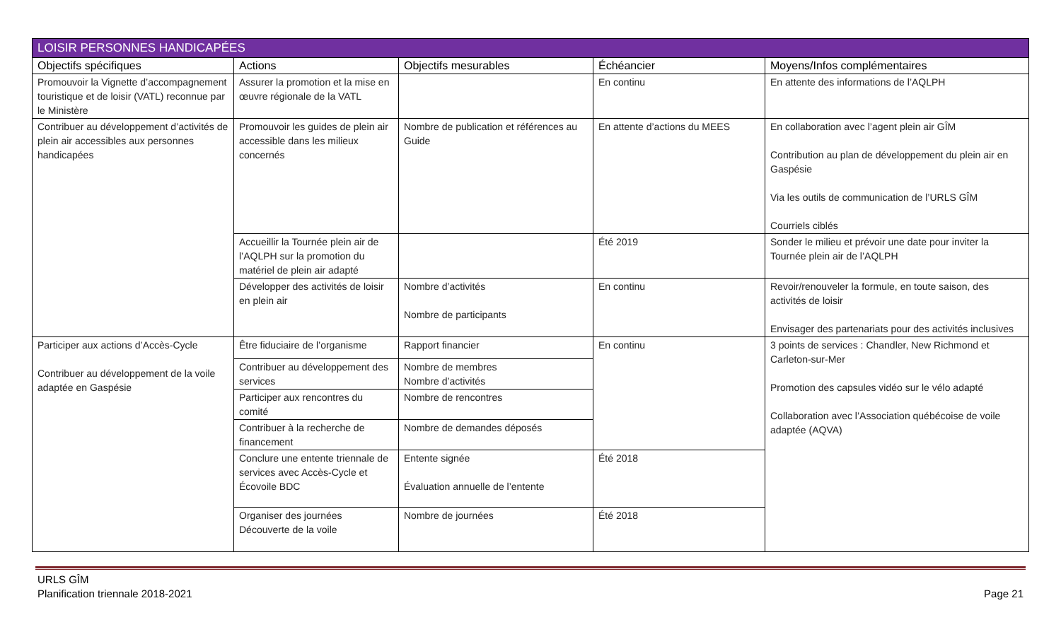| LOISIR PERSONNES HANDICAPÉES | | | | |
| --- | --- | --- | --- | --- |
| Objectifs spécifiques | Actions | Objectifs mesurables | Échéancier | Moyens/Infos complémentaires |
| Promouvoir la Vignette d’accompagnement touristique et de loisir (VATL) reconnue par le Ministère | Assurer la promotion et la mise en œuvre régionale de la VATL | | En continu | En attente des informations de l’AQLPH |
| Contribuer au développement d’activités de plein air accessibles aux personnes handicapées | Promouvoir les guides de plein air accessible dans les milieux concernés | Nombre de publication et références au Guide | En attente d’actions du MEES | En collaboration avec l’agent plein air GÎM Contribution au plan de développement du plein air en Gaspésie Via les outils de communication de l’URLS GÎM Courriels ciblés |
| | Accueillir la Tournée plein air de l’AQLPH sur la promotion du matériel de plein air adapté | | Été 2019 | Sonder le milieu et prévoir une date pour inviter la Tournée plein air de l’AQLPH |
| | Développer des activités de loisir en plein air | Nombre d’activités Nombre de participants | En continu | Revoir/renouveler la formule, en toute saison, des activités de loisir Envisager des partenariats pour des activités inclusives |
| Participer aux actions d’Accès-Cycle Contribuer au développement de la voile adaptée en Gaspésie | Être fiduciaire de l’organisme | Rapport financier | En continu | 3 points de services : Chandler, New Richmond et Carleton-sur-Mer Promotion des capsules vidéo sur le vélo adapté Collaboration avec l’Association québécoise de voile adaptée (AQVA) |
| | Contribuer au développement des services | Nombre de membres Nombre d’activités | | |
| | Participer aux rencontres du comité | Nombre de rencontres | | |
| | Contribuer à la recherche de financement | Nombre de demandes déposés | | |
| | Conclure une entente triennale de services avec Accès-Cycle et Écovoile BDC | Entente signée Évaluation annuelle de l’entente | Été 2018 | |
| | Organiser des journées Découverte de la voile | Nombre de journées | Été 2018 | |
URLS GÎM
Planification triennale 2018-2021
Page 21